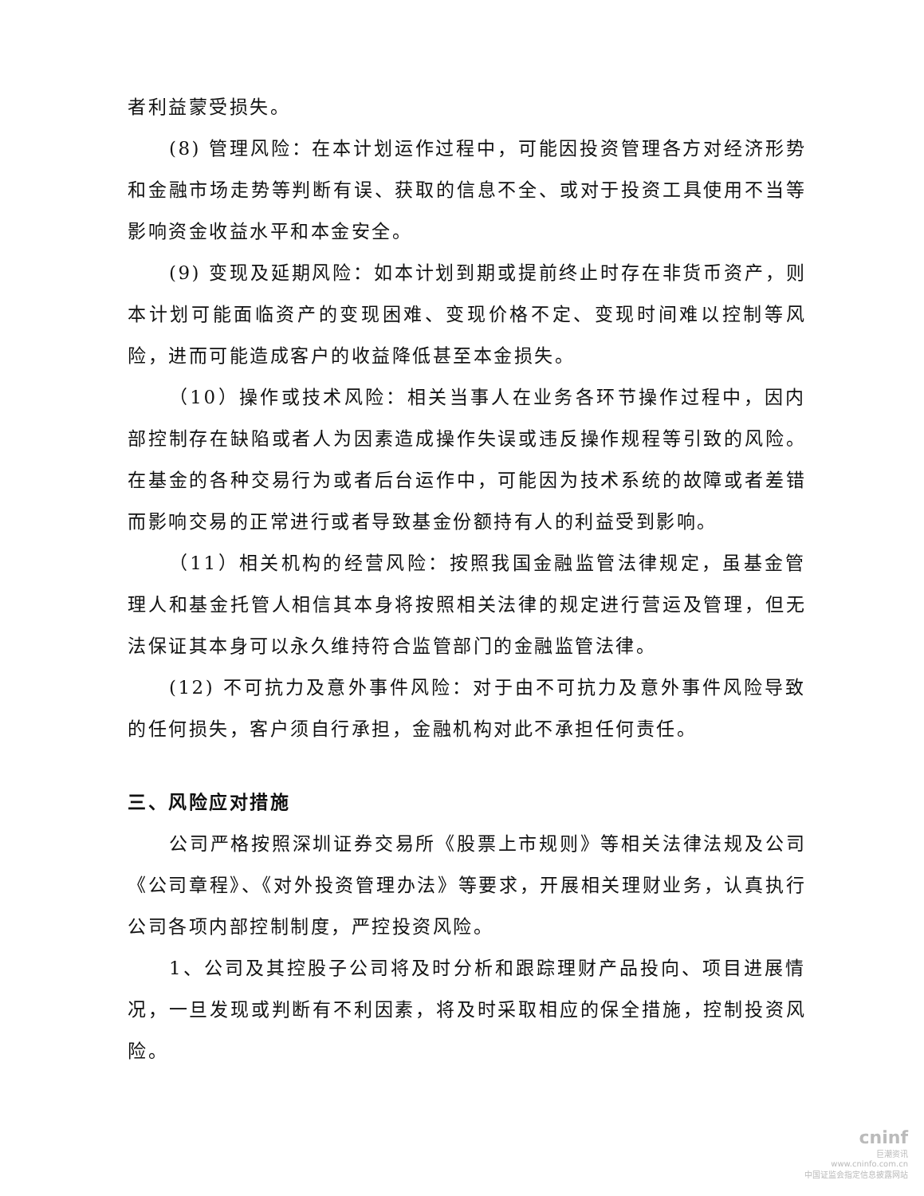者利益蒙受损失。
(8) 管理风险：在本计划运作过程中，可能因投资管理各方对经济形势和金融市场走势等判断有误、获取的信息不全、或对于投资工具使用不当等影响资金收益水平和本金安全。
(9) 变现及延期风险：如本计划到期或提前终止时存在非货币资产，则本计划可能面临资产的变现困难、变现价格不定、变现时间难以控制等风险，进而可能造成客户的收益降低甚至本金损失。
（10）操作或技术风险：相关当事人在业务各环节操作过程中，因内部控制存在缺陷或者人为因素造成操作失误或违反操作规程等引致的风险。在基金的各种交易行为或者后台运作中，可能因为技术系统的故障或者差错而影响交易的正常进行或者导致基金份额持有人的利益受到影响。
（11）相关机构的经营风险：按照我国金融监管法律规定，虽基金管理人和基金托管人相信其本身将按照相关法律的规定进行营运及管理，但无法保证其本身可以永久维持符合监管部门的金融监管法律。
(12) 不可抗力及意外事件风险：对于由不可抗力及意外事件风险导致的任何损失，客户须自行承担，金融机构对此不承担任何责任。
三、风险应对措施
公司严格按照深圳证券交易所《股票上市规则》等相关法律法规及公司《公司章程》、《对外投资管理办法》等要求，开展相关理财业务，认真执行公司各项内部控制制度，严控投资风险。
1、公司及其控股子公司将及时分析和跟踪理财产品投向、项目进展情况，一旦发现或判断有不利因素，将及时采取相应的保全措施，控制投资风险。
cninf
巨潮资讯
www.cninfo.com.cn
中国证监会指定信息披露网站